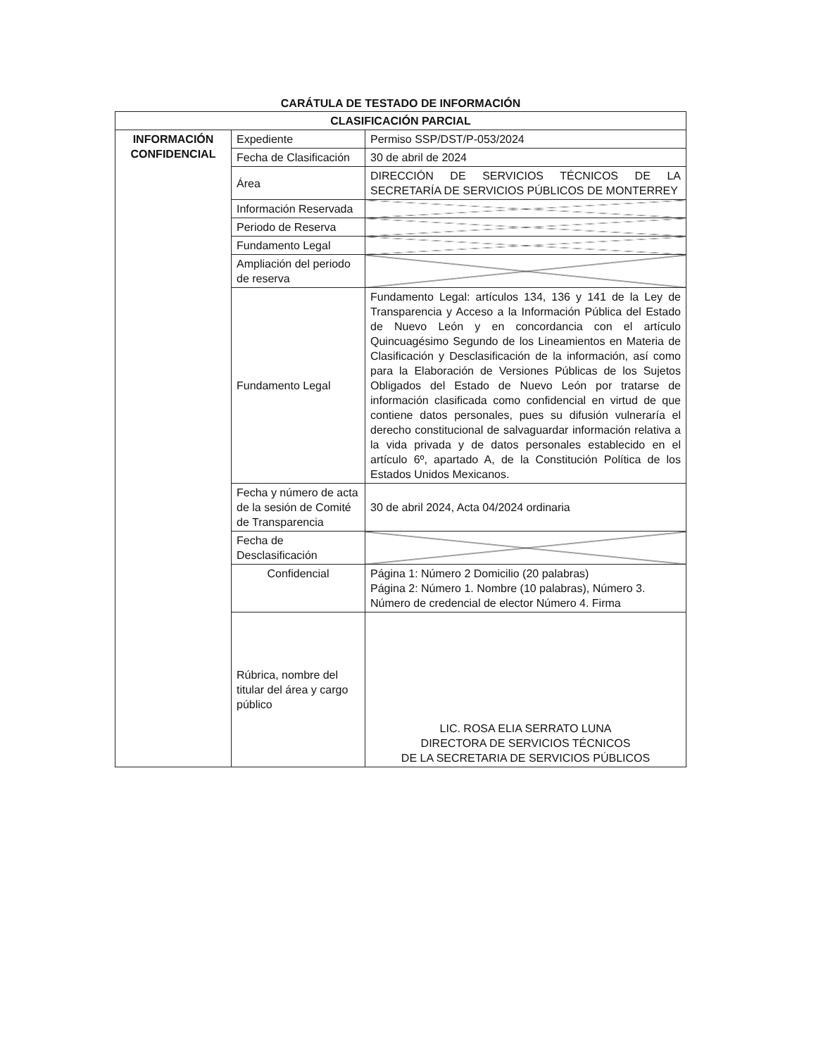CARÁTULA DE TESTADO DE INFORMACIÓN
| CLASIFICACIÓN PARCIAL | | |
| --- | --- | --- |
| INFORMACIÓN CONFIDENCIAL | Expediente | Permiso SSP/DST/P-053/2024 |
| | Fecha de Clasificación | 30 de abril de 2024 |
| | Área | DIRECCIÓN DE SERVICIOS TÉCNICOS DE LA SECRETARÍA DE SERVICIOS PÚBLICOS DE MONTERREY |
| | Información Reservada | |
| | Periodo de Reserva | |
| | Fundamento Legal | |
| | Ampliación del periodo de reserva | |
| | Fundamento Legal | Fundamento Legal: artículos 134, 136 y 141 de la Ley de Transparencia y Acceso a la Información Pública del Estado de Nuevo León y en concordancia con el artículo Quincuagésimo Segundo de los Lineamientos en Materia de Clasificación y Desclasificación de la información, así como para la Elaboración de Versiones Públicas de los Sujetos Obligados del Estado de Nuevo León por tratarse de información clasificada como confidencial en virtud de que contiene datos personales, pues su difusión vulneraría el derecho constitucional de salvaguardar información relativa a la vida privada y de datos personales establecido en el artículo 6º, apartado A, de la Constitución Política de los Estados Unidos Mexicanos. |
| | Fecha y número de acta de la sesión de Comité de Transparencia | 30 de abril 2024, Acta 04/2024 ordinaria |
| | Fecha de Desclasificación | |
| | Confidencial | Página 1: Número 2 Domicilio (20 palabras) Página 2: Número 1. Nombre (10 palabras), Número 3. Número de credencial de elector Número 4. Firma |
| | Rúbrica, nombre del titular del área y cargo público | LIC. ROSA ELIA SERRATO LUNA DIRECTORA DE SERVICIOS TÉCNICOS DE LA SECRETARIA DE SERVICIOS PÚBLICOS |